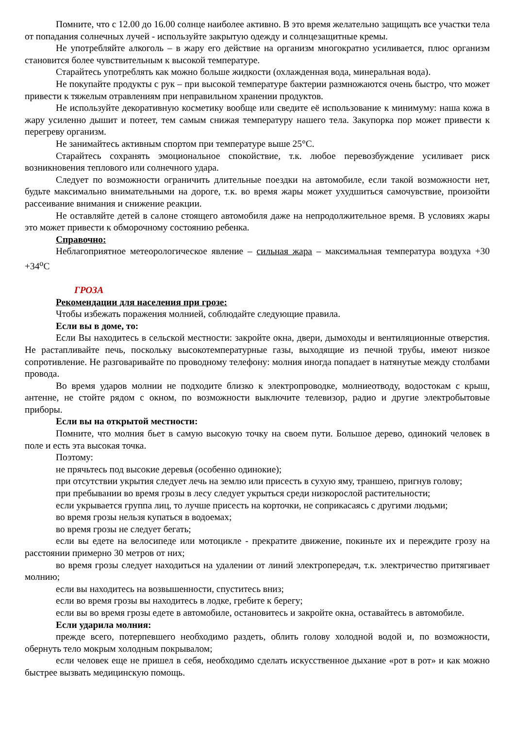Помните, что с 12.00 до 16.00 солнце наиболее активно. В это время желательно защищать все участки тела от попадания солнечных лучей - используйте закрытую одежду и солнцезащитные кремы.
Не употребляйте алкоголь – в жару его действие на организм многократно усиливается, плюс организм становится более чувствительным к высокой температуре.
Старайтесь употреблять как можно больше жидкости (охлажденная вода, минеральная вода).
Не покупайте продукты с рук – при высокой температуре бактерии размножаются очень быстро, что может привести к тяжелым отравлениям при неправильном хранении продуктов.
Не используйте декоративную косметику вообще или сведите её использование к минимуму: наша кожа в жару усиленно дышит и потеет, тем самым снижая температуру нашего тела. Закупорка пор может привести к перегреву организм.
Не занимайтесь активным спортом при температуре выше 25°С.
Старайтесь сохранять эмоциональное спокойствие, т.к. любое перевозбуждение усиливает риск возникновения теплового или солнечного удара.
Следует по возможности ограничить длительные поездки на автомобиле, если такой возможности нет, будьте максимально внимательными на дороге, т.к. во время жары может ухудшиться самочувствие, произойти рассеивание внимания и снижение реакции.
Не оставляйте детей в салоне стоящего автомобиля даже на непродолжительное время. В условиях жары это может привести к обморочному состоянию ребенка.
Справочно:
Неблагоприятное метеорологическое явление – сильная жара – максимальная температура воздуха +30 +34<sup>о</sup>С
ГРОЗА
Рекомендации для населения при грозе:
Чтобы избежать поражения молнией, соблюдайте следующие правила.
Если вы в доме, то:
Если Вы находитесь в сельской местности: закройте окна, двери, дымоходы и вентиляционные отверстия. Не растапливайте печь, поскольку высокотемпературные газы, выходящие из печной трубы, имеют низкое сопротивление. Не разговаривайте по проводному телефону: молния иногда попадает в натянутые между столбами провода.
Во время ударов молнии не подходите близко к электропроводке, молниеотводу, водостокам с крыш, антенне, не стойте рядом с окном, по возможности выключите телевизор, радио и другие электробытовые приборы.
Если вы на открытой местности:
Помните, что молния бьет в самую высокую точку на своем пути. Большое дерево, одинокий человек в поле и есть эта высокая точка.
Поэтому:
не прячьтесь под высокие деревья (особенно одинокие);
при отсутствии укрытия следует лечь на землю или присесть в сухую яму, траншею, пригнув голову;
при пребывании во время грозы в лесу следует укрыться среди низкорослой растительности;
если укрывается группа лиц, то лучше присесть на корточки, не соприкасаясь с другими людьми;
во время грозы нельзя купаться в водоемах;
во время грозы не следует бегать;
если вы едете на велосипеде или мотоцикле - прекратите движение, покиньте их и переждите грозу на расстоянии примерно 30 метров от них;
во время грозы следует находиться на удалении от линий электропередач, т.к. электричество притягивает молнию;
если вы находитесь на возвышенности, спуститесь вниз;
если во время грозы вы находитесь в лодке, гребите к берегу;
если вы во время грозы едете в автомобиле, остановитесь и закройте окна, оставайтесь в автомобиле.
Если ударила молния:
прежде всего, потерпевшего необходимо раздеть, облить голову холодной водой и, по возможности, обернуть тело мокрым холодным покрывалом;
если человек еще не пришел в себя, необходимо сделать искусственное дыхание «рот в рот» и как можно быстрее вызвать медицинскую помощь.